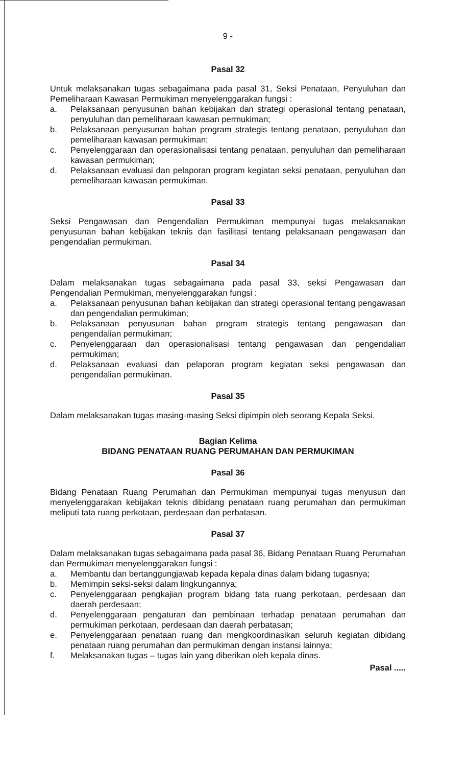9 -
Pasal 32
Untuk melaksanakan tugas sebagaimana pada pasal 31, Seksi Penataan, Penyuluhan dan Pemeliharaan Kawasan Permukiman menyelenggarakan fungsi :
a. Pelaksanaan penyusunan bahan kebijakan dan strategi operasional tentang penataan, penyuluhan dan pemeliharaan kawasan permukiman;
b. Pelaksanaan penyusunan bahan program strategis tentang penataan, penyuluhan dan pemeliharaan kawasan permukiman;
c. Penyelenggaraan dan operasionalisasi tentang penataan, penyuluhan dan pemeliharaan kawasan permukiman;
d. Pelaksanaan evaluasi dan pelaporan program kegiatan seksi penataan, penyuluhan dan pemeliharaan kawasan permukiman.
Pasal 33
Seksi Pengawasan dan Pengendalian Permukiman mempunyai tugas melaksanakan penyusunan bahan kebijakan teknis dan fasilitasi tentang pelaksanaan pengawasan dan pengendalian permukiman.
Pasal 34
Dalam melaksanakan tugas sebagaimana pada pasal 33, seksi Pengawasan dan Pengendalian Permukiman, menyelenggarakan fungsi :
a. Pelaksanaan penyusunan bahan kebijakan dan strategi operasional tentang pengawasan dan pengendalian permukiman;
b. Pelaksanaan penyusunan bahan program strategis tentang pengawasan dan pengendalian permukiman;
c. Penyelenggaraan dan operasionalisasi tentang pengawasan dan pengendalian permukiman;
d. Pelaksanaan evaluasi dan pelaporan program kegiatan seksi pengawasan dan pengendalian permukiman.
Pasal 35
Dalam melaksanakan tugas masing-masing Seksi dipimpin oleh seorang Kepala Seksi.
Bagian Kelima
BIDANG PENATAAN RUANG PERUMAHAN DAN PERMUKIMAN
Pasal 36
Bidang Penataan Ruang Perumahan dan Permukiman mempunyai tugas menyusun dan menyelenggarakan kebijakan teknis dibidang penataan ruang perumahan dan permukiman meliputi tata ruang perkotaan, perdesaan dan perbatasan.
Pasal 37
Dalam melaksanakan tugas sebagaimana pada pasal 36, Bidang Penataan Ruang Perumahan dan Permukiman menyelenggarakan fungsi :
a. Membantu dan bertanggungjawab kepada kepala dinas dalam bidang tugasnya;
b. Memimpin seksi-seksi dalam lingkungannya;
c. Penyelenggaraan pengkajian program bidang tata ruang perkotaan, perdesaan dan daerah perdesaan;
d. Penyelenggaraan pengaturan dan pembinaan terhadap penataan perumahan dan permukiman perkotaan, perdesaan dan daerah perbatasan;
e. Penyelenggaraan penataan ruang dan mengkoordinasikan seluruh kegiatan dibidang penataan ruang perumahan dan permukiman dengan instansi lainnya;
f. Melaksanakan tugas – tugas lain yang diberikan oleh kepala dinas.
Pasal .....